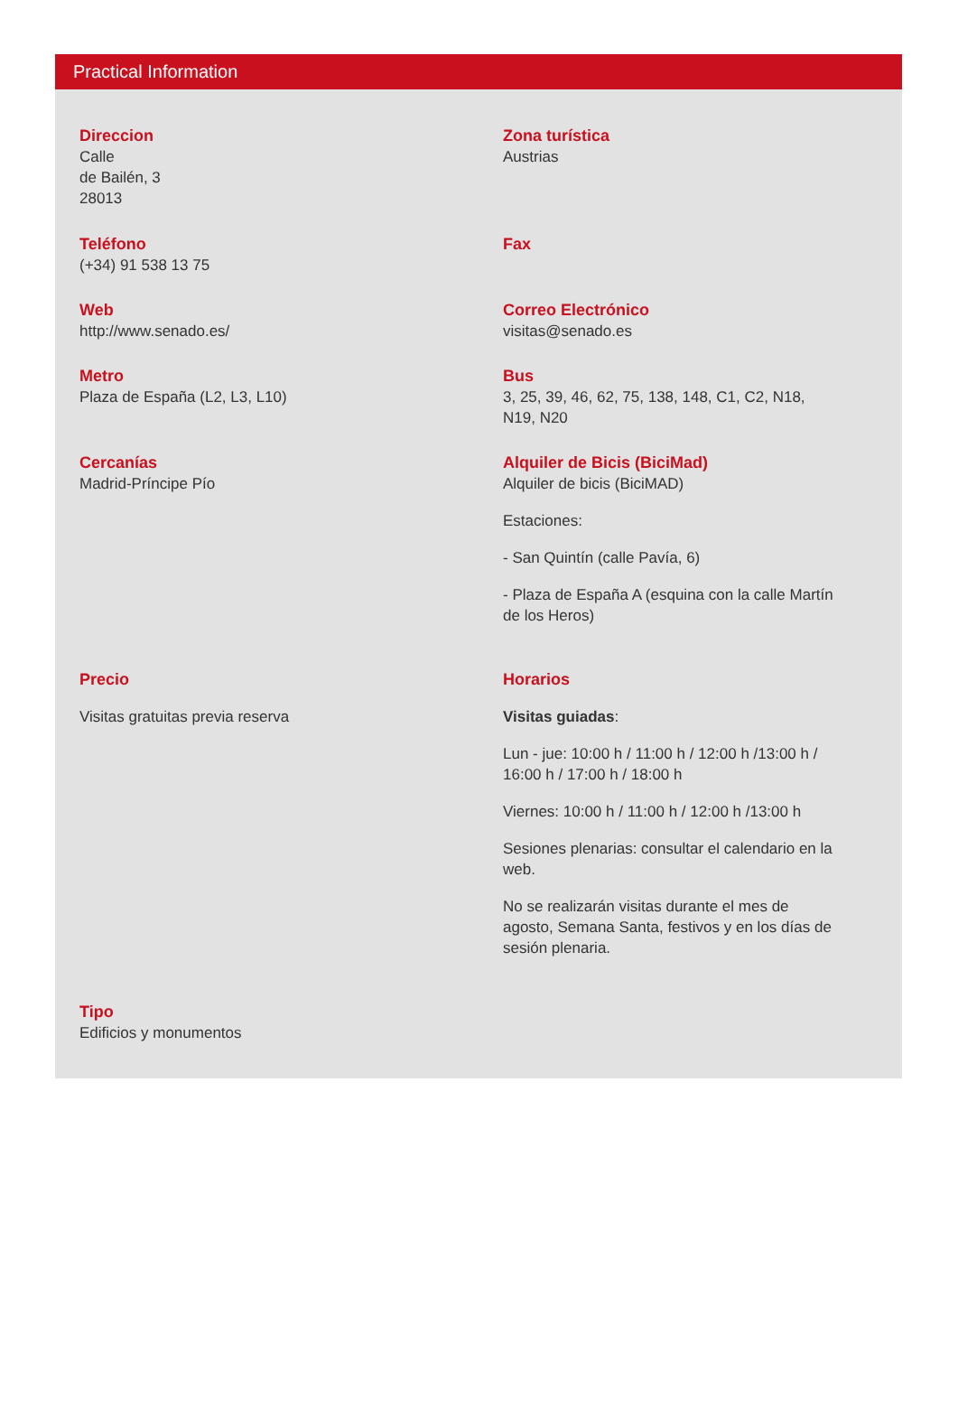Practical Information
Direccion
Calle
de Bailén, 3
28013
Zona turística
Austrias
Teléfono
(+34) 91 538 13 75
Fax
Web
http://www.senado.es/
Correo Electrónico
visitas@senado.es
Metro
Plaza de España (L2, L3, L10)
Bus
3, 25, 39, 46, 62, 75, 138, 148, C1, C2, N18, N19, N20
Cercanías
Madrid-Príncipe Pío
Alquiler de Bicis (BiciMad)
Alquiler de bicis (BiciMAD)
Estaciones:
- San Quintín (calle Pavía, 6)
- Plaza de España A (esquina con la calle Martín de los Heros)
Precio
Visitas gratuitas previa reserva
Horarios
Visitas guiadas:
Lun - jue: 10:00 h / 11:00 h / 12:00 h /13:00 h / 16:00 h / 17:00 h / 18:00 h
Viernes: 10:00 h / 11:00 h / 12:00 h /13:00 h
Sesiones plenarias: consultar el calendario en la web.
No se realizarán visitas durante el mes de agosto, Semana Santa, festivos y en los días de sesión plenaria.
Tipo
Edificios y monumentos